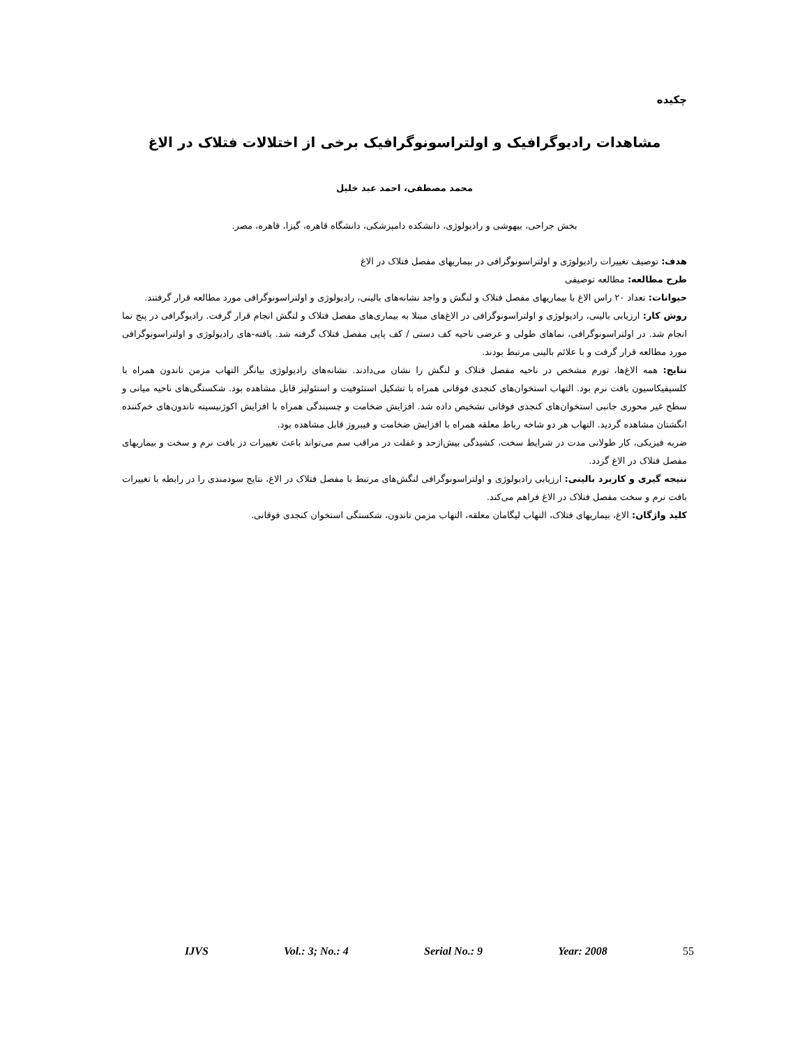چکیده
مشاهدات رادیوگرافیک و اولتراسونوگرافیک برخی از اختلالات فتلاک در الاغ
محمد مصطفی، احمد عبد خلیل
بخش جراحی، بیهوشی و رادیولوژی، دانشکده دامپزشکی، دانشگاه قاهره، گیزا، قاهره، مصر.
هدف: توصیف تغییرات رادیولوژی و اولتراسونوگرافی در بیماریهای مفصل فتلاک در الاغ
طرح مطالعه: مطالعه توصیفی
حیوانات: تعداد ۲۰ راس الاغ با بیماریهای مفصل فتلاک و لنگش و واجد نشانه‌های بالینی، رادیولوژی و اولتراسونوگرافی مورد مطالعه قرار گرفتند.
روش کار: ارزیابی بالینی، رادیولوژی و اولتراسونوگرافی در الاغ‌های مبتلا به بیماری‌های مفصل فتلاک و لنگش انجام قرار گرفت. رادیوگرافی در پنج نما انجام شد. در اولتراسونوگرافی، نماهای طولی و عرضی ناحیه کف دستی / کف پایی مفصل فتلاک گرفته شد. یافته-های رادیولوژی و اولتراسونوگرافی مورد مطالعه قرار گرفت و با علائم بالینی مرتبط بودند.
نتایج: همه الاغ‌ها، تورم مشخص در ناحیه مفصل فتلاک و لنگش را نشان می‌دادند. نشانه‌های رادیولوژی بیانگر التهاب مزمن تاندون همراه با کلسیفیکاسیون بافت نرم بود. التهاب استخوان‌های کنجدی فوقانی همراه با تشکیل استئوفیت و استئولیز قابل مشاهده بود. شکستگی‌های ناحیه میانی و سطح غیر محوری جانبی استخوان‌های کنجدی فوقانی تشخیص داده شد. افزایش ضخامت و چسبندگی همراه با افزایش اکوژنیسیته تاندون‌های خم‌کننده انگشتان مشاهده گردید. التهاب هر دو شاخه رباط معلقه همراه با افزایش ضخامت و فیبروز قابل مشاهده بود.
ضربه فیزیکی، کار طولانی مدت در شرایط سخت، کشیدگی بیش‌ازحد و غفلت در مراقب سم می‌تواند باعث تغییرات در بافت نرم و سخت و بیماریهای مفصل فتلاک در الاغ گردد.
نتیجه گیری و کاربرد بالینی: ارزیابی رادیولوژی و اولتراسونوگرافی لنگش‌های مرتبط با مفصل فتلاک در الاغ، نتایج سودمندی را در رابطه با تغییرات بافت نرم و سخت مفصل فتلاک در الاغ فراهم می‌کند.
کلید واژگان: الاغ، بیماریهای فتلاک، التهاب لیگامان معلقه، التهاب مزمن تاندون، شکستگی استخوان کنجدی فوقانی.
IJVS Vol.: 3; No.: 4 Serial No.: 9 Year: 2008 55